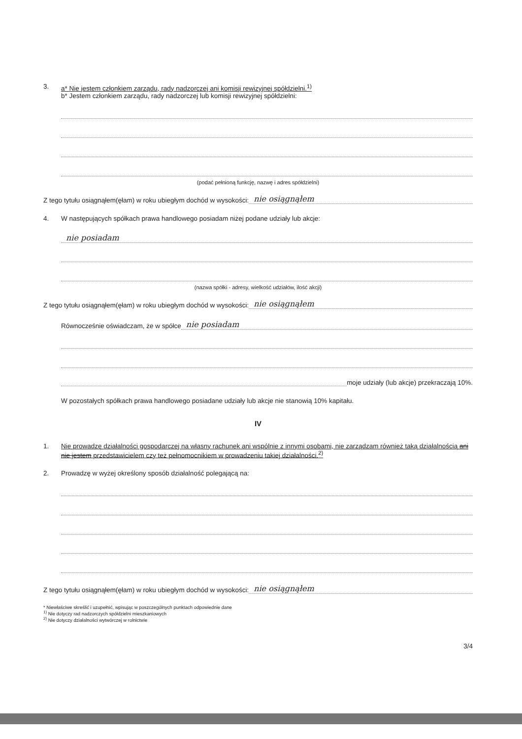3. a* Nie jestem członkiem zarządu, rady nadzorczej ani komisji rewizyjnej spółdzielni.<sup>1)</sup>
b* Jestem członkiem zarządu, rady nadzorczej lub komisji rewizyjnej spółdzielni:
(podać pełnioną funkcję, nazwę i adres spółdzielni)
Z tego tytułu osiągnąłem(ęłam) w roku ubiegłym dochód w wysokości: nie osiągnąłem
4. W następujących spółkach prawa handlowego posiadam niżej podane udziały lub akcje:
nie posiadam
(nazwa spółki - adresy, wielkość udziałów, ilość akcji)
Z tego tytułu osiągnąłem(ęłam) w roku ubiegłym dochód w wysokości: nie osiągnąłem
Równocześnie oświadczam, że w spółce nie posiadam
moje udziały (lub akcje) przekraczają 10%.
W pozostałych spółkach prawa handlowego posiadane udziały lub akcje nie stanowią 10% kapitału.
IV
1. Nie prowadzę działalności gospodarczej na własny rachunek ani wspólnie z innymi osobami, nie zarządzam również taką działalnością ani nie jestem przedstawicielem czy też pełnomocnikiem w prowadzeniu takiej działalności.<sup>2)</sup>
2. Prowadzę w wyżej określony sposób działalność polegającą na:
Z tego tytułu osiągnąłem(ęłam) w roku ubiegłym dochód w wysokości: nie osiągnąłem
* Niewłaściwe skreślić i uzupełnić, wpisując w poszczególnych punktach odpowiednie dane
<sup>1)</sup> Nie dotyczy rad nadzorczych spółdzielni mieszkaniowych
<sup>2)</sup> Nie dotyczy działalności wytwórczej w rolnictwie
3/4